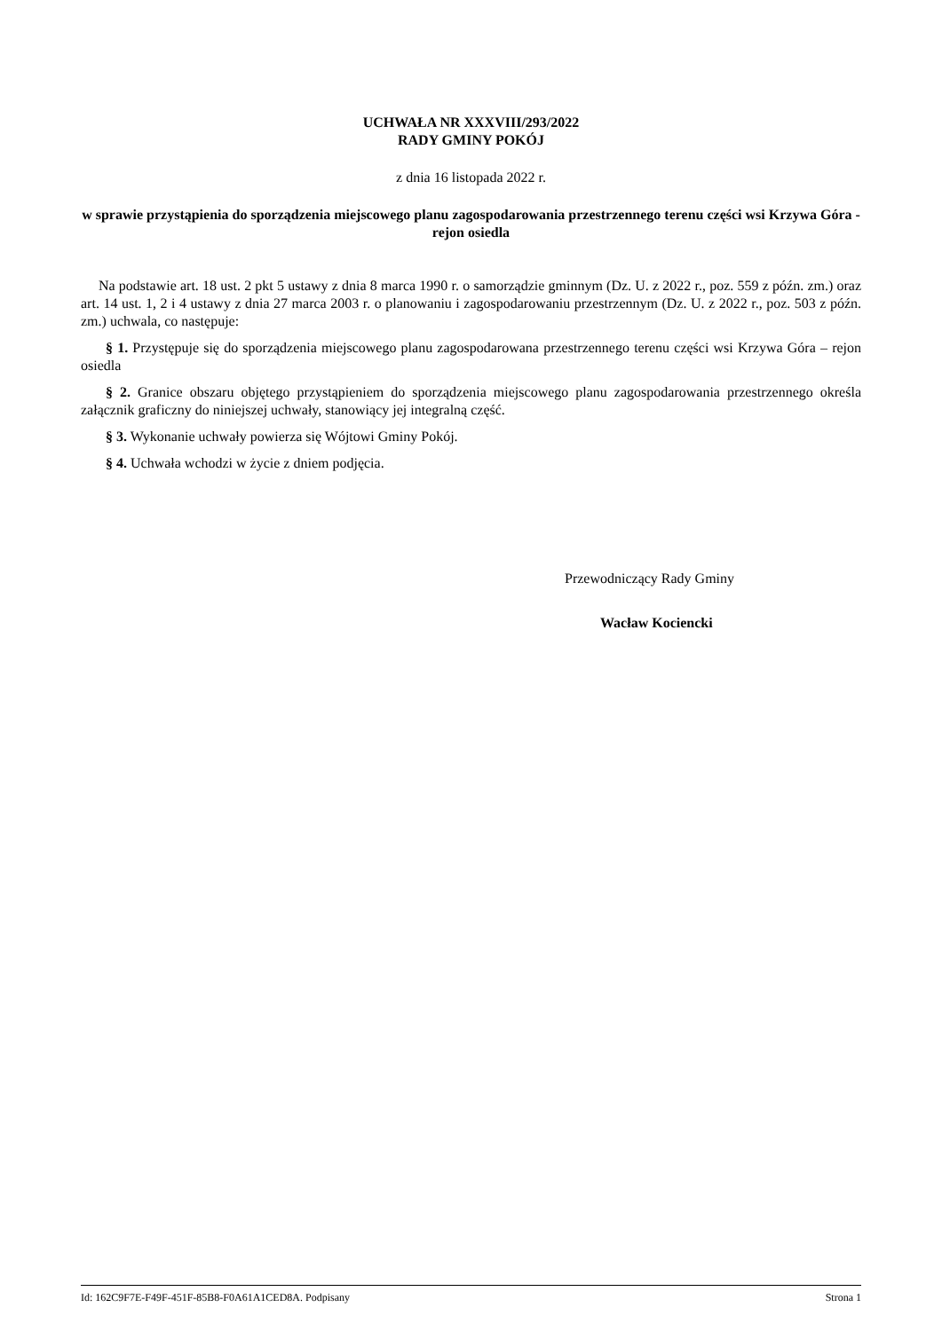UCHWAŁA NR XXXVIII/293/2022
RADY GMINY POKÓJ
z dnia 16 listopada 2022 r.
w sprawie przystąpienia do sporządzenia miejscowego planu zagospodarowania przestrzennego terenu części wsi Krzywa Góra - rejon osiedla
Na podstawie art. 18 ust. 2 pkt 5 ustawy z dnia 8 marca 1990 r. o samorządzie gminnym (Dz. U. z 2022 r., poz. 559 z późn. zm.) oraz art. 14 ust. 1, 2 i 4 ustawy z dnia 27 marca 2003 r. o planowaniu i zagospodarowaniu przestrzennym (Dz. U. z 2022 r., poz. 503 z późn. zm.) uchwala, co następuje:
§ 1. Przystępuje się do sporządzenia miejscowego planu zagospodarowana przestrzennego terenu części wsi Krzywa Góra – rejon osiedla
§ 2. Granice obszaru objętego przystąpieniem do sporządzenia miejscowego planu zagospodarowania przestrzennego określa załącznik graficzny do niniejszej uchwały, stanowiący jej integralną część.
§ 3. Wykonanie uchwały powierza się Wójtowi Gminy Pokój.
§ 4. Uchwała wchodzi w życie z dniem podjęcia.
Przewodniczący Rady Gminy
Wacław Kociencki
Id: 162C9F7E-F49F-451F-85B8-F0A61A1CED8A. Podpisany Strona 1